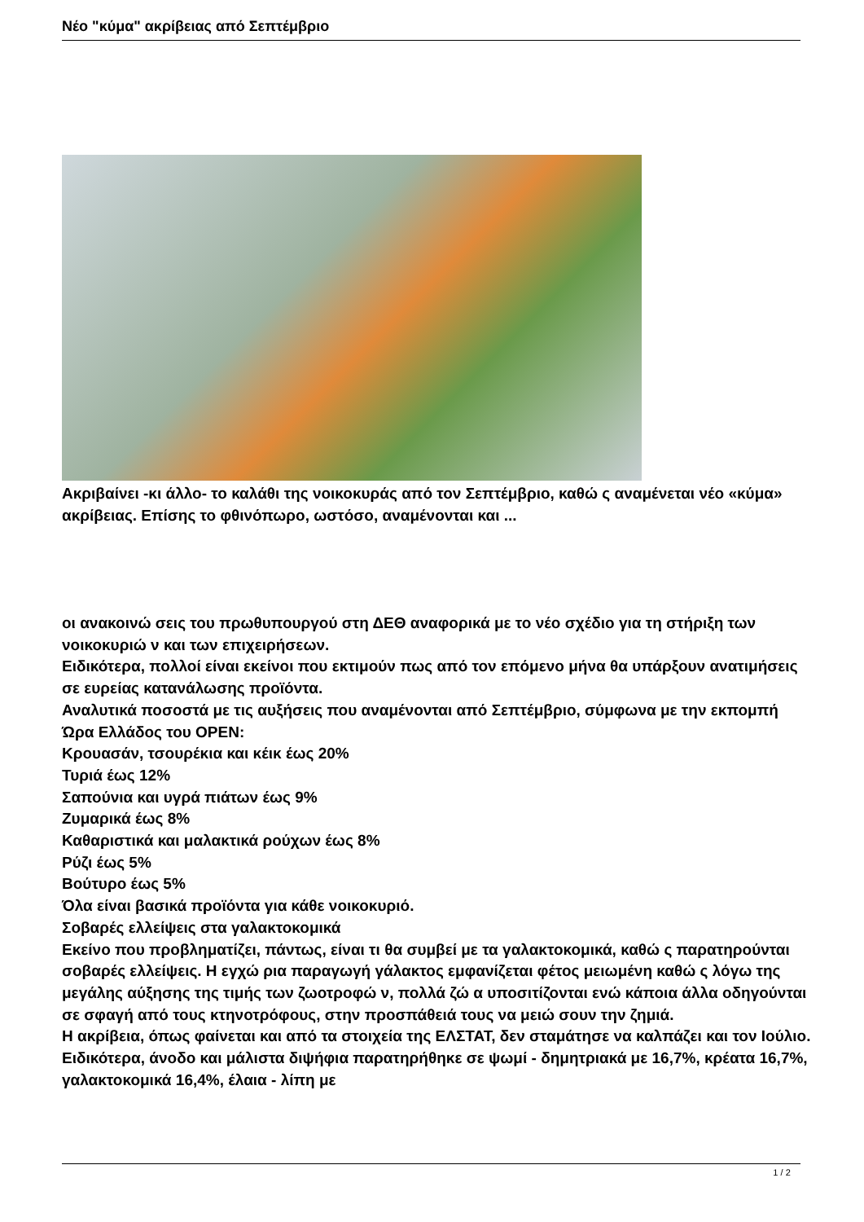Νέο "κύμα" ακρίβειας από Σεπτέμβριο
Ακριβαίνει -κι άλλο- το καλάθι της νοικοκυράς από τον Σεπτέμβριο, καθώ ς αναμένεται νέο «κύμα» ακρίβειας. Επίσης το φθινόπωρο, ωστόσο, αναμένονται και ...
οι ανακοινώ σεις του πρωθυπουργού στη ΔΕΘ αναφορικά με το νέο σχέδιο για τη στήριξη των νοικοκυριώ ν και των επιχειρήσεων.
Ειδικότερα, πολλοί είναι εκείνοι που εκτιμούν πως από τον επόμενο μήνα θα υπάρξουν ανατιμήσεις σε ευρείας κατανάλωσης προϊόντα.
Αναλυτικά ποσοστά με τις αυξήσεις που αναμένονται από Σεπτέμβριο, σύμφωνα με την εκπομπή Ώρα Ελλάδος του OPEN:
Κρουασάν, τσουρέκια και κέικ έως 20%
Τυριά έως 12%
Σαπούνια και υγρά πιάτων έως 9%
Ζυμαρικά έως 8%
Καθαριστικά και μαλακτικά ρούχων έως 8%
Ρύζι έως 5%
Βούτυρο έως 5%
Όλα είναι βασικά προϊόντα για κάθε νοικοκυριό.
Σοβαρές ελλείψεις στα γαλακτοκομικά
Εκείνο που προβληματίζει, πάντως, είναι τι θα συμβεί με τα γαλακτοκομικά, καθώ ς παρατηρούνται σοβαρές ελλείψεις. Η εγχώ ρια παραγωγή γάλακτος εμφανίζεται φέτος μειωμένη καθώ ς λόγω της μεγάλης αύξησης της τιμής των ζωοτροφώ ν, πολλά ζώ α υποσιτίζονται ενώ κάποια άλλα οδηγούνται σε σφαγή από τους κτηνοτρόφους, στην προσπάθειά τους να μειώ σουν την ζημιά.
Η ακρίβεια, όπως φαίνεται και από τα στοιχεία της ΕΛΣΤΑΤ, δεν σταμάτησε να καλπάζει και τον Ιούλιο. Ειδικότερα, άνοδο και μάλιστα διψήφια παρατηρήθηκε σε ψωμί - δημητριακά με 16,7%, κρέατα 16,7%, γαλακτοκομικά 16,4%, έλαια - λίπη με
1 / 2